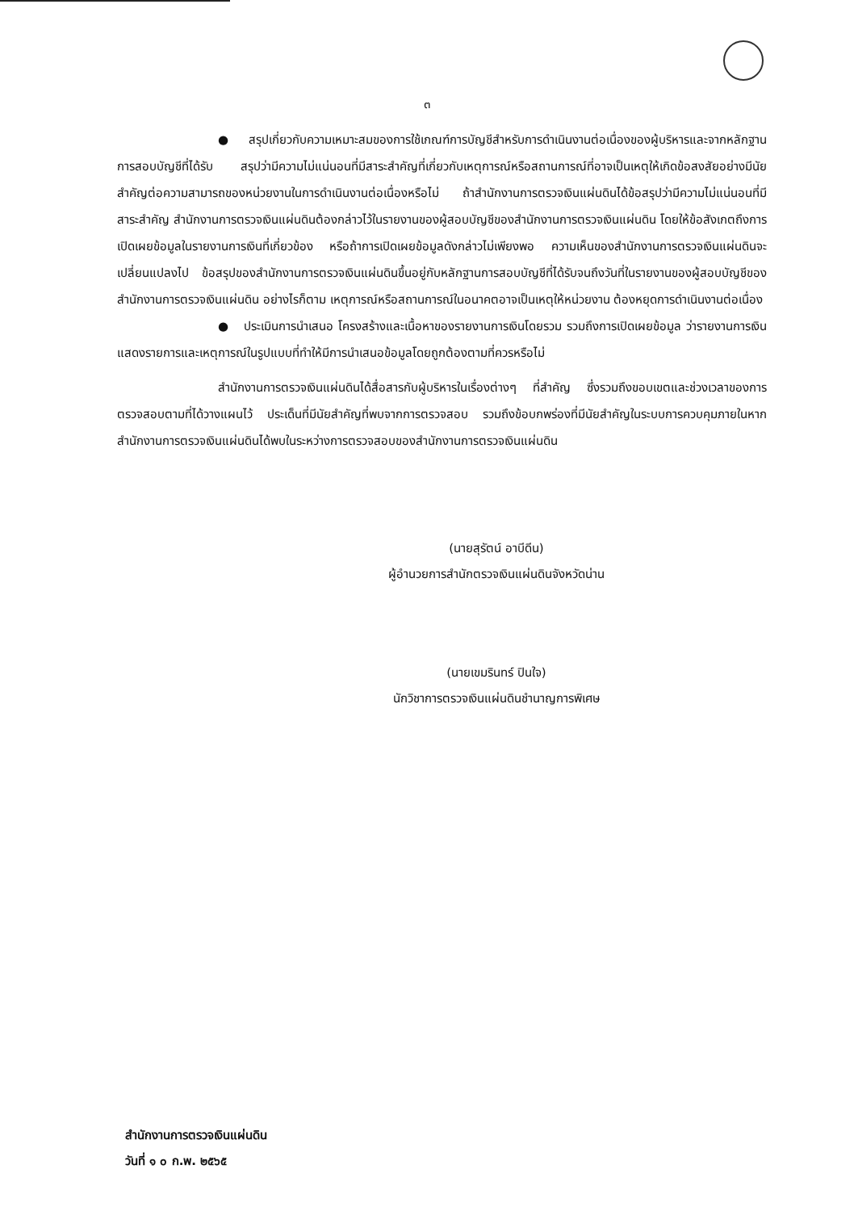๓
● สรุปเกี่ยวกับความเหมาะสมของการใช้เกณฑ์การบัญชีสำหรับการดำเนินงานต่อเนื่องของผู้บริหารและจากหลักฐานการสอบบัญชีที่ได้รับ สรุปว่ามีความไม่แน่นอนที่มีสาระสำคัญที่เกี่ยวกับเหตุการณ์หรือสถานการณ์ที่อาจเป็นเหตุให้เกิดข้อสงสัยอย่างมีนัยสำคัญต่อความสามารถของหน่วยงานในการดำเนินงานต่อเนื่องหรือไม่ ถ้าสำนักงานการตรวจเงินแผ่นดินได้ข้อสรุปว่ามีความไม่แน่นอนที่มีสาระสำคัญ สำนักงานการตรวจเงินแผ่นดินต้องกล่าวไว้ในรายงานของผู้สอบบัญชีของสำนักงานการตรวจเงินแผ่นดิน โดยให้ข้อสังเกตถึงการเปิดเผยข้อมูลในรายงานการเงินที่เกี่ยวข้อง หรือถ้าการเปิดเผยข้อมูลดังกล่าวไม่เพียงพอ ความเห็นของสำนักงานการตรวจเงินแผ่นดินจะเปลี่ยนแปลงไป ข้อสรุปของสำนักงานการตรวจเงินแผ่นดินขึ้นอยู่กับหลักฐานการสอบบัญชีที่ได้รับจนถึงวันที่ในรายงานของผู้สอบบัญชีของสำนักงานการตรวจเงินแผ่นดิน อย่างไรก็ตาม เหตุการณ์หรือสถานการณ์ในอนาคตอาจเป็นเหตุให้หน่วยงาน ต้องหยุดการดำเนินงานต่อเนื่อง
● ประเมินการนำเสนอ โครงสร้างและเนื้อหาของรายงานการเงินโดยรวม รวมถึงการเปิดเผยข้อมูล ว่ารายงานการเงินแสดงรายการและเหตุการณ์ในรูปแบบที่ทำให้มีการนำเสนอข้อมูลโดยถูกต้องตามที่ควรหรือไม่
สำนักงานการตรวจเงินแผ่นดินได้สื่อสารกับผู้บริหารในเรื่องต่างๆ ที่สำคัญ ซึ่งรวมถึงขอบเขตและช่วงเวลาของการตรวจสอบตามที่ได้วางแผนไว้ ประเด็นที่มีนัยสำคัญที่พบจากการตรวจสอบ รวมถึงข้อบกพร่องที่มีนัยสำคัญในระบบการควบคุมภายในหากสำนักงานการตรวจเงินแผ่นดินได้พบในระหว่างการตรวจสอบของสำนักงานการตรวจเงินแผ่นดิน
(นายสุรัตน์ อาบีดีน)
ผู้อำนวยการสำนักตรวจเงินแผ่นดินจังหวัดน่าน
(นายเขมรินทร์ ปินใจ)
นักวิชาการตรวจเงินแผ่นดินชำนาญการพิเศษ
สำนักงานการตรวจเงินแผ่นดิน
วันที่ ๑ ๐ ก.พ. ๒๕๖๕